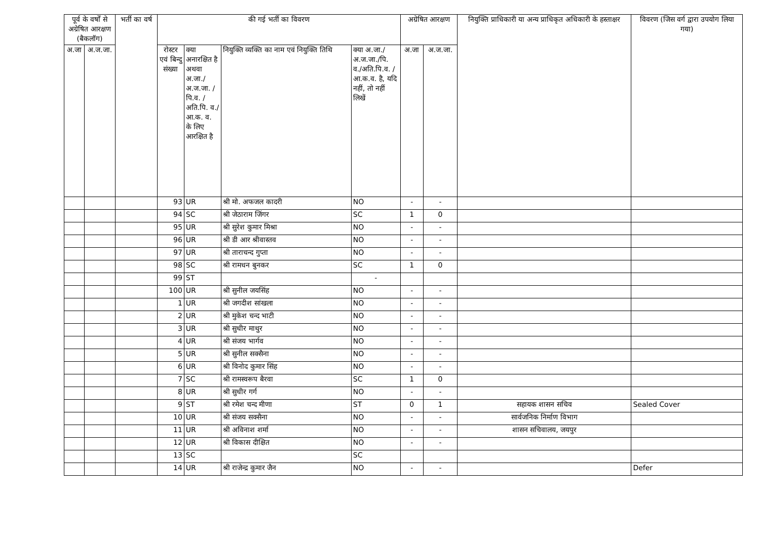| पूर्व के वर्षों से अग्रेषित आरक्षण (बैकलॉग) | | भर्ती का वर्ष | की गई भर्ती का विवरण | | | | अग्रेषित आरक्षण | | नियुक्ति प्राधिकारी या अन्य प्राधिकृत अधिकारी के हस्ताक्षर | विवरण (जिस वर्ग द्वारा उपयोग लिया गया) |
| --- | --- | --- | --- | --- | --- | --- | --- | --- | --- | --- |
| अ.जा | अ.ज.जा. | | रोस्टर एवं बिन्दु संख्या | क्या अनारक्षित है अथवा अ.जा./ अ.ज.जा. /पि.व. /अति.पि. व./आ.क. व. के लिए आरक्षित है | नियुक्ति व्यक्ति का नाम एवं नियुक्ति तिथि | क्या अ.जा./ अ.ज.जा./पि. व./अति.पि.व. /आ.क.व. है, यदि नहीं, तो नहीं लिखें | अ.जा | अ.ज.जा. | | |
| | | | 93 | UR | श्री मो. अफजल कादरी | NO | - | - | | |
| | | | 94 | SC | श्री जेठाराम जिंगर | SC | 1 | 0 | | |
| | | | 95 | UR | श्री सुरेश कुमार मिश्रा | NO | - | - | | |
| | | | 96 | UR | श्री डी आर श्रीवास्तव | NO | - | - | | |
| | | | 97 | UR | श्री ताराचन्द गुप्ता | NO | - | - | | |
| | | | 98 | SC | श्री रामधन बुनकर | SC | 1 | 0 | | |
| | | | 99 | ST | | - | | | | |
| | | | 100 | UR | श्री सुनील जयसिंह | NO | - | - | | |
| | | | 1 | UR | श्री जगदीश सांखला | NO | - | - | | |
| | | | 2 | UR | श्री मुकेश चन्द भाटी | NO | - | - | | |
| | | | 3 | UR | श्री सुधीर माथुर | NO | - | - | | |
| | | | 4 | UR | श्री संजय भार्गव | NO | - | - | | |
| | | | 5 | UR | श्री सुनील सक्सैना | NO | - | - | | |
| | | | 6 | UR | श्री विनोद कुमार सिंह | NO | - | - | | |
| | | | 7 | SC | श्री रामस्वरूप बैरवा | SC | 1 | 0 | | |
| | | | 8 | UR | श्री सुधीर गर्ग | NO | - | - | | |
| | | | 9 | ST | श्री रमेश चन्द मीणा | ST | 0 | 1 | सहायक शासन सचिव | Sealed Cover |
| | | | 10 | UR | श्री संजय सक्सैना | NO | - | - | सार्वजनिक निर्माण विभाग | |
| | | | 11 | UR | श्री अविनाश शर्मा | NO | - | - | शासन सचिवालय, जयपुर | |
| | | | 12 | UR | श्री विकास दीक्षित | NO | - | - | | |
| | | | 13 | SC | | SC | | | | |
| | | | 14 | UR | श्री राजेन्द्र कुमार जैन | NO | - | - | | Defer |